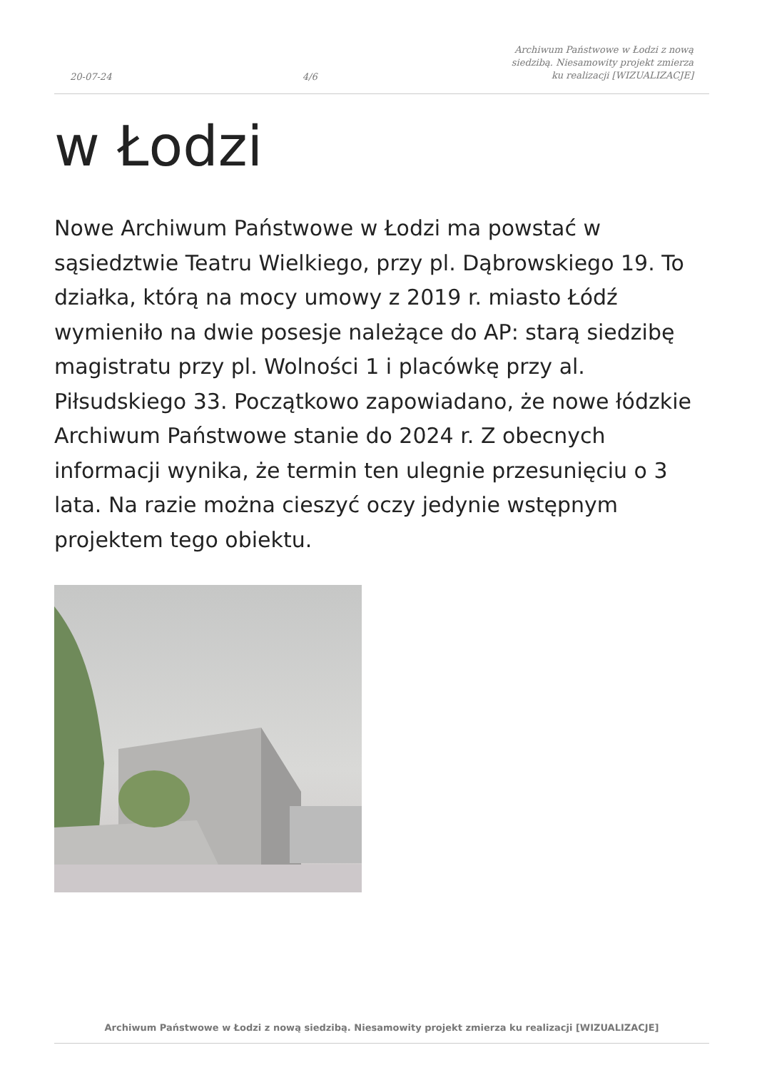20-07-24 4/6 Archiwum Państwowe w Łodzi z nową siedzibą. Niesamowity projekt zmierza ku realizacji [WIZUALIZACJE]
w Łodzi
Nowe Archiwum Państwowe w Łodzi ma powstać w sąsiedztwie Teatru Wielkiego, przy pl. Dąbrowskiego 19. To działka, którą na mocy umowy z 2019 r. miasto Łódź wymieniło na dwie posesje należące do AP: starą siedzibę magistratu przy pl. Wolności 1 i placówkę przy al. Piłsudskiego 33. Początkowo zapowiadano, że nowe łódzkie Archiwum Państwowe stanie do 2024 r. Z obecnych informacji wynika, że termin ten ulegnie przesunięciu o 3 lata. Na razie można cieszyć oczy jedynie wstępnym projektem tego obiektu.
Archiwum Państwowe w Łodzi z nową siedzibą. Niesamowity projekt zmierza ku realizacji [WIZUALIZACJE]